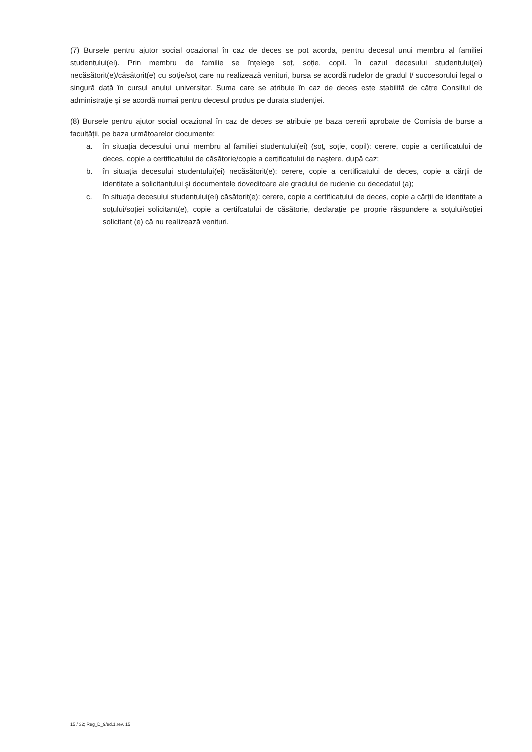(7) Bursele pentru ajutor social ocazional în caz de deces se pot acorda, pentru decesul unui membru al familiei studentului(ei). Prin membru de familie se înțelege soț, soție, copil. În cazul decesului studentului(ei) necăsătorit(e)/căsătorit(e) cu soție/soț care nu realizează venituri, bursa se acordă rudelor de gradul I/ succesorului legal o singură dată în cursul anului universitar. Suma care se atribuie în caz de deces este stabilită de către Consiliul de administrație şi se acordă numai pentru decesul produs pe durata studenției.
(8) Bursele pentru ajutor social ocazional în caz de deces se atribuie pe baza cererii aprobate de Comisia de burse a facultății, pe baza următoarelor documente:
a. în situația decesului unui membru al familiei studentului(ei) (soț, soție, copil): cerere, copie a certificatului de deces, copie a certificatului de căsătorie/copie a certificatului de naştere, după caz;
b. în situația decesului studentului(ei) necăsătorit(e): cerere, copie a certificatului de deces, copie a cărții de identitate a solicitantului şi documentele doveditoare ale gradului de rudenie cu decedatul (a);
c. în situația decesului studentului(ei) căsătorit(e): cerere, copie a certificatului de deces, copie a cărții de identitate a soțului/soției solicitant(e), copie a certifcatului de căsătorie, declarație pe proprie răspundere a soțului/soției solicitant (e) că nu realizează venituri.
15 / 32; Reg_D_9/ed.1,rev. 15